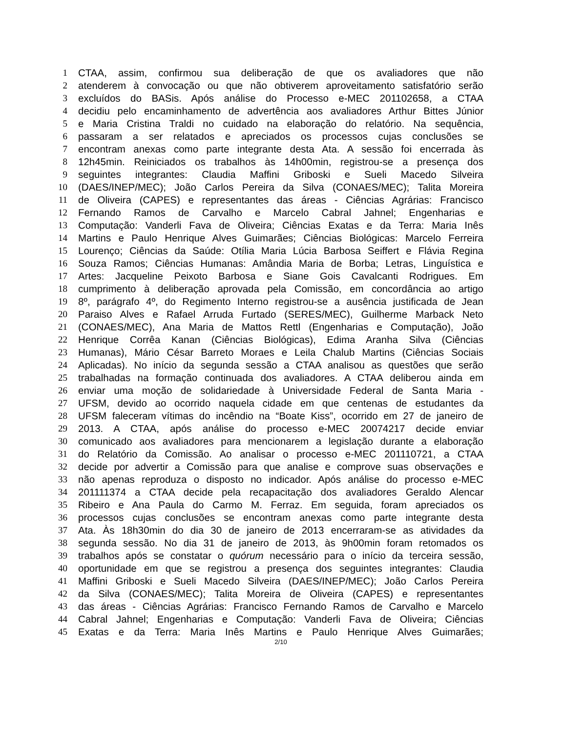1 CTAA, assim, confirmou sua deliberação de que os avaliadores que não
2 atenderem à convocação ou que não obtiverem aproveitamento satisfatório serão
3 excluídos do BASis. Após análise do Processo e-MEC 201102658, a CTAA
4 decidiu pelo encaminhamento de advertência aos avaliadores Arthur Bittes Júnior
5 e Maria Cristina Traldi no cuidado na elaboração do relatório. Na sequência,
6 passaram a ser relatados e apreciados os processos cujas conclusões se
7 encontram anexas como parte integrante desta Ata. A sessão foi encerrada às
8 12h45min. Reiniciados os trabalhos às 14h00min, registrou-se a presença dos
9 seguintes integrantes: Claudia Maffini Griboski e Sueli Macedo Silveira
10 (DAES/INEP/MEC); João Carlos Pereira da Silva (CONAES/MEC); Talita Moreira
11 de Oliveira (CAPES) e representantes das áreas - Ciências Agrárias: Francisco
12 Fernando Ramos de Carvalho e Marcelo Cabral Jahnel; Engenharias e
13 Computação: Vanderli Fava de Oliveira; Ciências Exatas e da Terra: Maria Inês
14 Martins e Paulo Henrique Alves Guimarães; Ciências Biológicas: Marcelo Ferreira
15 Lourenço; Ciências da Saúde: Otília Maria Lúcia Barbosa Seiffert e Flávia Regina
16 Souza Ramos; Ciências Humanas: Amândia Maria de Borba; Letras, Linguística e
17 Artes: Jacqueline Peixoto Barbosa e Siane Gois Cavalcanti Rodrigues. Em
18 cumprimento à deliberação aprovada pela Comissão, em concordância ao artigo
19 8º, parágrafo 4º, do Regimento Interno registrou-se a ausência justificada de Jean
20 Paraiso Alves e Rafael Arruda Furtado (SERES/MEC), Guilherme Marback Neto
21 (CONAES/MEC), Ana Maria de Mattos Rettl (Engenharias e Computação), João
22 Henrique Corrêa Kanan (Ciências Biológicas), Edima Aranha Silva (Ciências
23 Humanas), Mário César Barreto Moraes e Leila Chalub Martins (Ciências Sociais
24 Aplicadas). No início da segunda sessão a CTAA analisou as questões que serão
25 trabalhadas na formação continuada dos avaliadores. A CTAA deliberou ainda em
26 enviar uma moção de solidariedade à Universidade Federal de Santa Maria -
27 UFSM, devido ao ocorrido naquela cidade em que centenas de estudantes da
28 UFSM faleceram vítimas do incêndio na “Boate Kiss”, ocorrido em 27 de janeiro de
29 2013. A CTAA, após análise do processo e-MEC 20074217 decide enviar
30 comunicado aos avaliadores para mencionarem a legislação durante a elaboração
31 do Relatório da Comissão. Ao analisar o processo e-MEC 201110721, a CTAA
32 decide por advertir a Comissão para que analise e comprove suas observações e
33 não apenas reproduza o disposto no indicador. Após análise do processo e-MEC
34 201111374 a CTAA decide pela recapacitação dos avaliadores Geraldo Alencar
35 Ribeiro e Ana Paula do Carmo M. Ferraz. Em seguida, foram apreciados os
36 processos cujas conclusões se encontram anexas como parte integrante desta
37 Ata. Às 18h30min do dia 30 de janeiro de 2013 encerraram-se as atividades da
38 segunda sessão. No dia 31 de janeiro de 2013, às 9h00min foram retomados os
39 trabalhos após se constatar o quórum necessário para o início da terceira sessão,
40 oportunidade em que se registrou a presença dos seguintes integrantes: Claudia
41 Maffini Griboski e Sueli Macedo Silveira (DAES/INEP/MEC); João Carlos Pereira
42 da Silva (CONAES/MEC); Talita Moreira de Oliveira (CAPES) e representantes
43 das áreas - Ciências Agrárias: Francisco Fernando Ramos de Carvalho e Marcelo
44 Cabral Jahnel; Engenharias e Computação: Vanderli Fava de Oliveira; Ciências
45 Exatas e da Terra: Maria Inês Martins e Paulo Henrique Alves Guimarães;
2/10